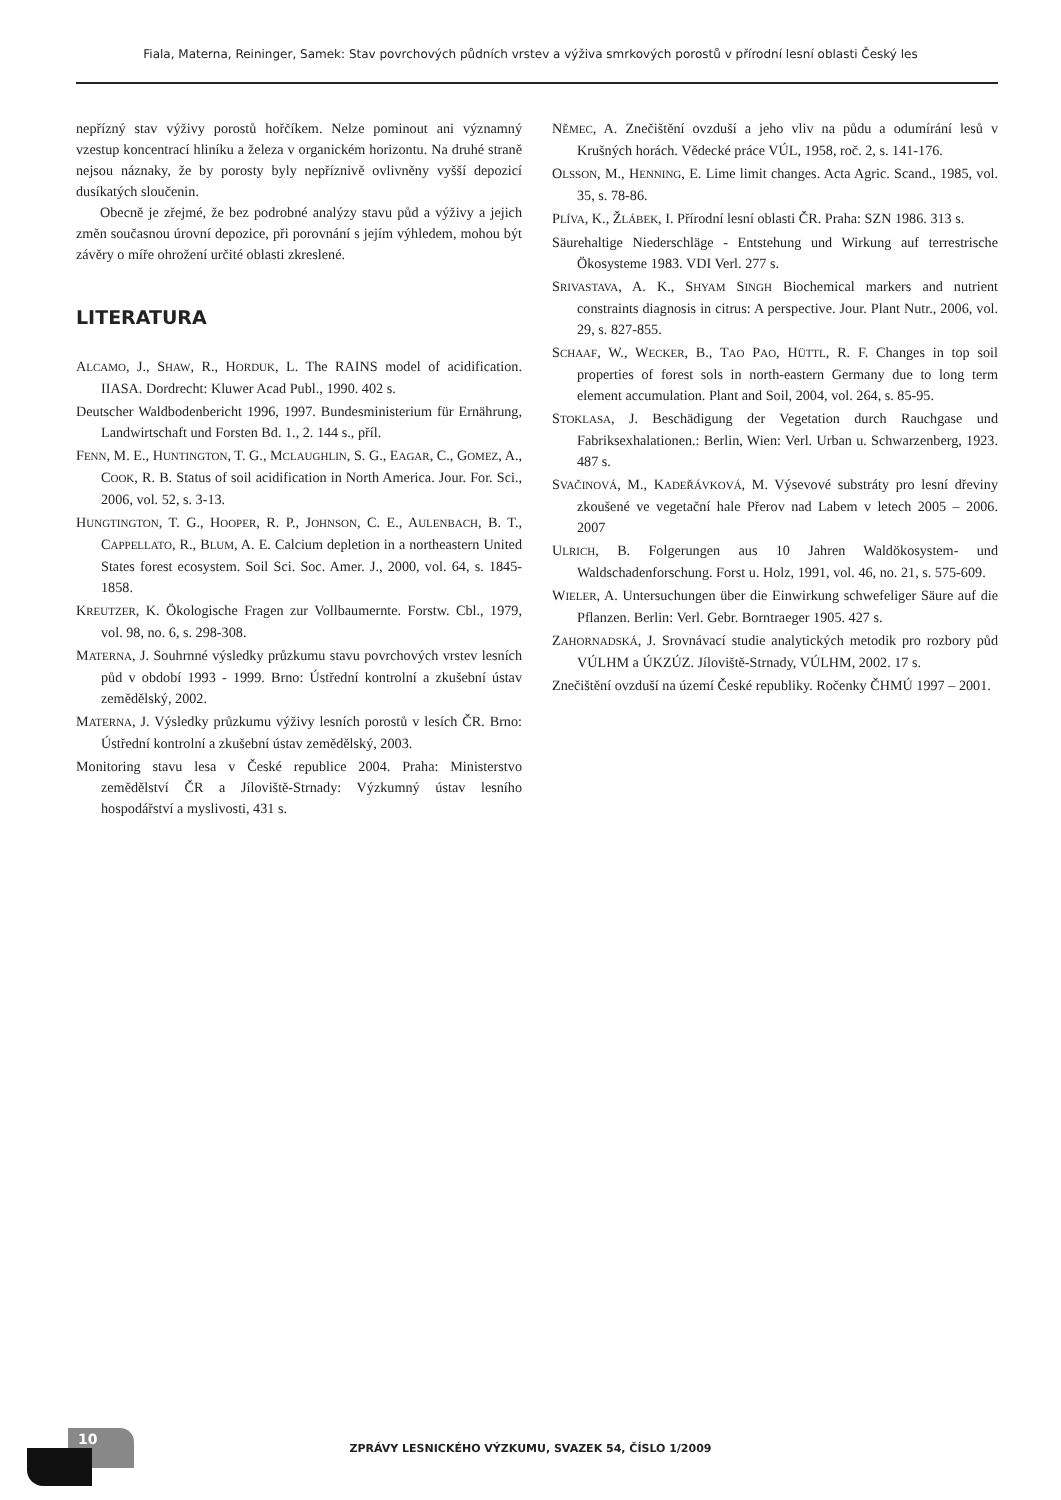Fiala, Materna, Reininger, Samek: Stav povrchových půdních vrstev a výživa smrkových porostů v přírodní lesní oblasti Český les
nepřízný stav výživy porostů hořčíkem. Nelze pominout ani významný vzestup koncentrací hliníku a železa v organickém horizontu. Na druhé straně nejsou náznaky, že by porosty byly nepříznivě ovlivněny vyšší depozicí dusíkatých sloučenin.
Obecně je zřejmé, že bez podrobné analýzy stavu půd a výživy a jejich změn současnou úrovní depozice, při porovnání s jejím výhledem, mohou být závěry o míře ohrožení určité oblasti zkreslené.
LITERATURA
ALCAMO, J., SHAW, R., HORDUK, L. The RAINS model of acidification. IIASA. Dordrecht: Kluwer Acad Publ., 1990. 402 s.
Deutscher Waldbodenbericht 1996, 1997. Bundesministerium für Ernährung, Landwirtschaft und Forsten Bd. 1., 2. 144 s., příl.
FENN, M. E., HUNTINGTON, T. G., MCLAUGHLIN, S. G., EAGAR, C., GOMEZ, A., COOK, R. B. Status of soil acidification in North America. Jour. For. Sci., 2006, vol. 52, s. 3-13.
HUNGTINGTON, T. G., HOOPER, R. P., JOHNSON, C. E., AULENBACH, B. T., CAPPELLATO, R., BLUM, A. E. Calcium depletion in a northeastern United States forest ecosystem. Soil Sci. Soc. Amer. J., 2000, vol. 64, s. 1845-1858.
KREUTZER, K. Ökologische Fragen zur Vollbaumernte. Forstw. Cbl., 1979, vol. 98, no. 6, s. 298-308.
MATERNA, J. Souhrnné výsledky průzkumu stavu povrchových vrstev lesních půd v období 1993 - 1999. Brno: Ústřední kontrolní a zkušební ústav zemědělský, 2002.
MATERNA, J. Výsledky průzkumu výživy lesních porostů v lesích ČR. Brno: Ústřední kontrolní a zkušební ústav zemědělský, 2003.
Monitoring stavu lesa v České republice 2004. Praha: Ministerstvo zemědělství ČR a Jíloviště-Strnady: Výzkumný ústav lesního hospodářství a myslivosti, 431 s.
NĚMEC, A. Znečištění ovzduší a jeho vliv na půdu a odumírání lesů v Krušných horách. Vědecké práce VÚL, 1958, roč. 2, s. 141-176.
OLSSON, M., HENNING, E. Lime limit changes. Acta Agric. Scand., 1985, vol. 35, s. 78-86.
PLÍVA, K., ŽLÁBEK, I. Přírodní lesní oblasti ČR. Praha: SZN 1986. 313 s.
Säurehaltige Niederschläge - Entstehung und Wirkung auf terrestrische Ökosysteme 1983. VDI Verl. 277 s.
SRIVASTAVA, A. K., SHYAM SINGH Biochemical markers and nutrient constraints diagnosis in citrus: A perspective. Jour. Plant Nutr., 2006, vol. 29, s. 827-855.
SCHAAF, W., WECKER, B., TAO PAO, HÜTTL, R. F. Changes in top soil properties of forest sols in north-eastern Germany due to long term element accumulation. Plant and Soil, 2004, vol. 264, s. 85-95.
STOKLASA, J. Beschädigung der Vegetation durch Rauchgase und Fabriksexhalationen.: Berlin, Wien: Verl. Urban u. Schwarzenberg, 1923. 487 s.
SVAČINOVÁ, M., KADEŘÁVKOVÁ, M. Výsevové substráty pro lesní dřeviny zkoušené ve vegetační hale Přerov nad Labem v letech 2005 – 2006. 2007
ULRICH, B. Folgerungen aus 10 Jahren Waldökosystem- und Waldschadenforschung. Forst u. Holz, 1991, vol. 46, no. 21, s. 575-609.
WIELER, A. Untersuchungen über die Einwirkung schwefeliger Säure auf die Pflanzen. Berlin: Verl. Gebr. Borntraeger 1905. 427 s.
ZAHORNADSKÁ, J. Srovnávací studie analytických metodik pro rozbory půd VÚLHM a ÚKZÚZ. Jíloviště-Strnady, VÚLHM, 2002. 17 s.
Znečištění ovzduší na území České republiky. Ročenky ČHMÚ 1997 – 2001.
10
ZPRÁVY LESNICKÉHO VÝZKUMU, SVAZEK 54, ČÍSLO 1/2009